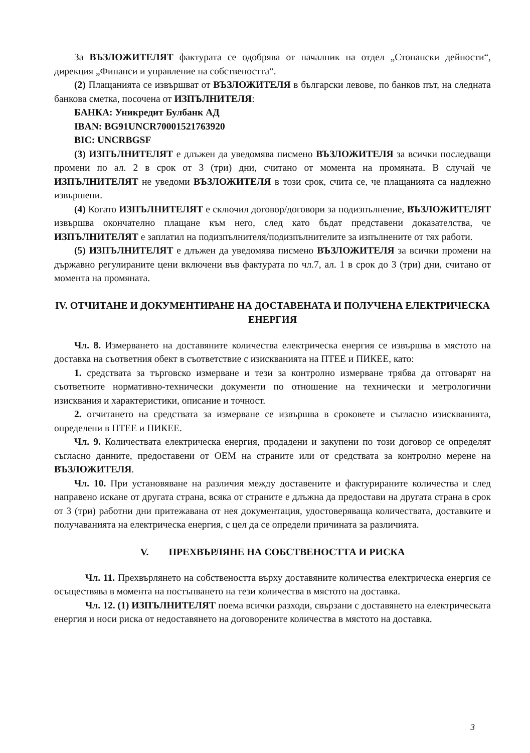За ВЪЗЛОЖИТЕЛЯТ фактурата се одобрява от началник на отдел „Стопански дейности“, дирекция „Финанси и управление на собствеността“.
(2) Плащанията се извършват от ВЪЗЛОЖИТЕЛЯ в български левове, по банков път, на следната банкова сметка, посочена от ИЗПЪЛНИТЕЛЯ:
БАНКА: Уникредит Булбанк АД
IBAN: BG91UNCR70001521763920
BIC: UNCRBGSF
(3) ИЗПЪЛНИТЕЛЯТ е длъжен да уведомява писмено ВЪЗЛОЖИТЕЛЯ за всички последващи промени по ал. 2 в срок от 3 (три) дни, считано от момента на промяната. В случай че ИЗПЪЛНИТЕЛЯТ не уведоми ВЪЗЛОЖИТЕЛЯ в този срок, счита се, че плащанията са надлежно извършени.
(4) Когато ИЗПЪЛНИТЕЛЯТ е сключил договор/договори за подизпълнение, ВЪЗЛОЖИТЕЛЯТ извършва окончателно плащане към него, след като бъдат представени доказателства, че ИЗПЪЛНИТЕЛЯТ е заплатил на подизпълнителя/подизпълнителите за изпълнените от тях работи.
(5) ИЗПЪЛНИТЕЛЯТ е длъжен да уведомява писмено ВЪЗЛОЖИТЕЛЯ за всички промени на държавно регулираните цени включени във фактурата по чл.7, ал. 1 в срок до 3 (три) дни, считано от момента на промяната.
IV. ОТЧИТАНЕ И ДОКУМЕНТИРАНЕ НА ДОСТАВЕНАТА И ПОЛУЧЕНА ЕЛЕКТРИЧЕСКА ЕНЕРГИЯ
Чл. 8. Измерването на доставяните количества електрическа енергия се извършва в мястото на доставка на съответния обект в съответствие с изискванията на ПТЕЕ и ПИКЕЕ, като:
1. средствата за търговско измерване и тези за контролно измерване трябва да отговарят на съответните нормативно-технически документи по отношение на технически и метрологични изисквания и характеристики, описание и точност.
2. отчитането на средствата за измерване се извършва в сроковете и съгласно изискванията, определени в ПТЕЕ и ПИКЕЕ.
Чл. 9. Количествата електрическа енергия, продадени и закупени по този договор се определят съгласно данните, предоставени от ОЕМ на страните или от средствата за контролно мерене на ВЪЗЛОЖИТЕЛЯ.
Чл. 10. При установяване на различия между доставените и фактурираните количества и след направено искане от другата страна, всяка от страните е длъжна да предостави на другата страна в срок от 3 (три) работни дни притежавана от нея документация, удостоверяваща количествата, доставките и получаванията на електрическа енергия, с цел да се определи причината за различията.
V. ПРЕХВЪРЛЯНЕ НА СОБСТВЕНОСТТА И РИСКА
Чл. 11. Прехвърлянето на собствеността върху доставяните количества електрическа енергия се осъществява в момента на постъпването на тези количества в мястото на доставка.
Чл. 12. (1) ИЗПЪЛНИТЕЛЯТ поема всички разходи, свързани с доставянето на електрическата енергия и носи риска от недоставянето на договорените количества в мястото на доставка.
3